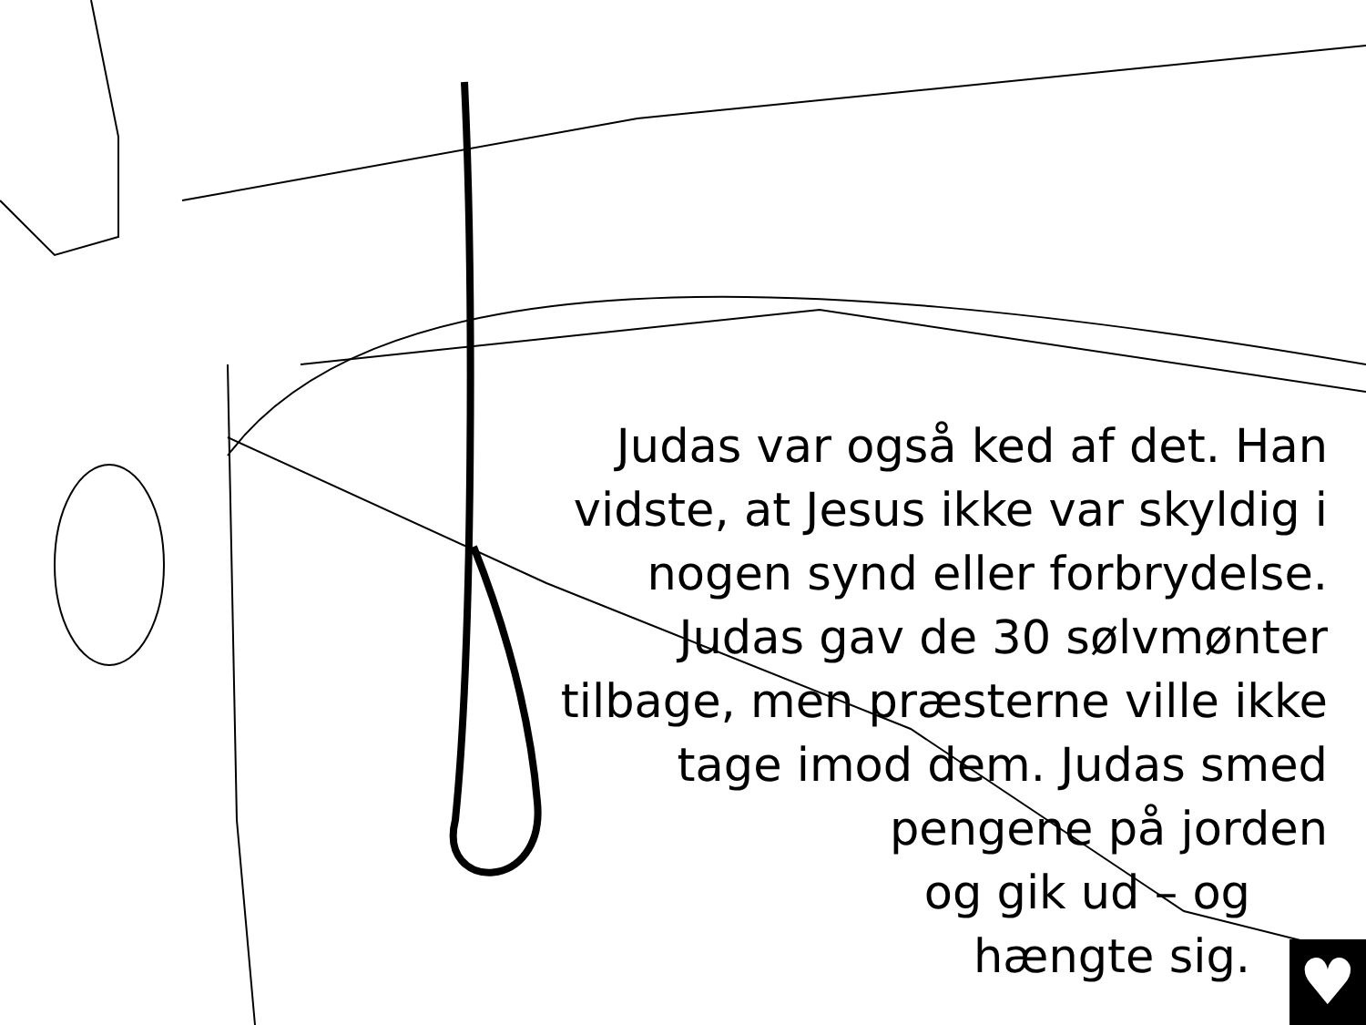Judas var også ked af det. Han vidste, at Jesus ikke var skyldig i nogen synd eller forbrydelse. Judas gav de 30 sølvmønter tilbage, men præsterne ville ikke tage imod dem. Judas smed pengene på jorden
og gik ud – og
hængte sig.
♥